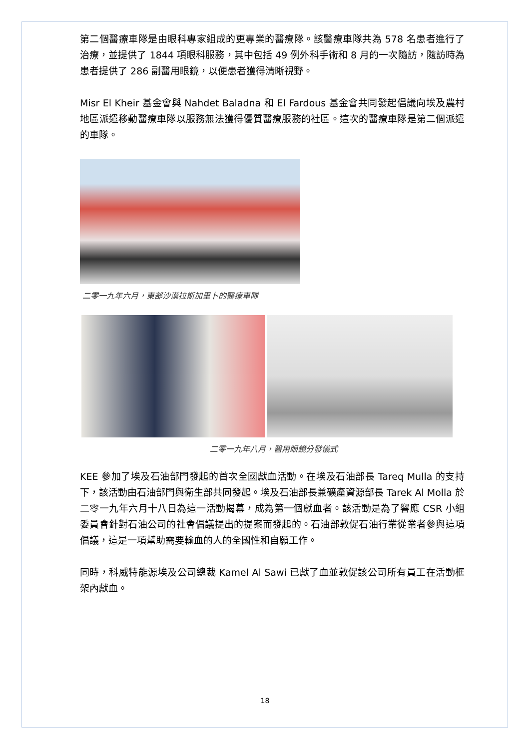第二個醫療車隊是由眼科專家組成的更專業的醫療隊。該醫療車隊共為 578 名患者進行了治療，並提供了 1844 項眼科服務，其中包括 49 例外科手術和 8 月的一次隨訪，隨訪時為患者提供了 286 副醫用眼鏡，以便患者獲得清晰視野。
Misr El Kheir 基金會與 Nahdet Baladna 和 El Fardous 基金會共同發起倡議向埃及農村地區派遣移動醫療車隊以服務無法獲得優質醫療服務的社區。這次的醫療車隊是第二個派遣的車隊。
二零一九年六月，東部沙漠拉斯加里卜的醫療車隊
二零一九年八月，醫用眼鏡分發儀式
KEE 參加了埃及石油部門發起的首次全國獻血活動。在埃及石油部長 Tareq Mulla 的支持下，該活動由石油部門與衛生部共同發起。埃及石油部長兼礦產資源部長 Tarek Al Molla 於二零一九年六月十八日為這一活動揭幕，成為第一個獻血者。該活動是為了響應 CSR 小組委員會針對石油公司的社會倡議提出的提案而發起的。石油部敦促石油行業從業者參與這項倡議，這是一項幫助需要輸血的人的全國性和自願工作。
同時，科威特能源埃及公司總裁 Kamel Al Sawi 已獻了血並敦促該公司所有員工在活動框架內獻血。
18